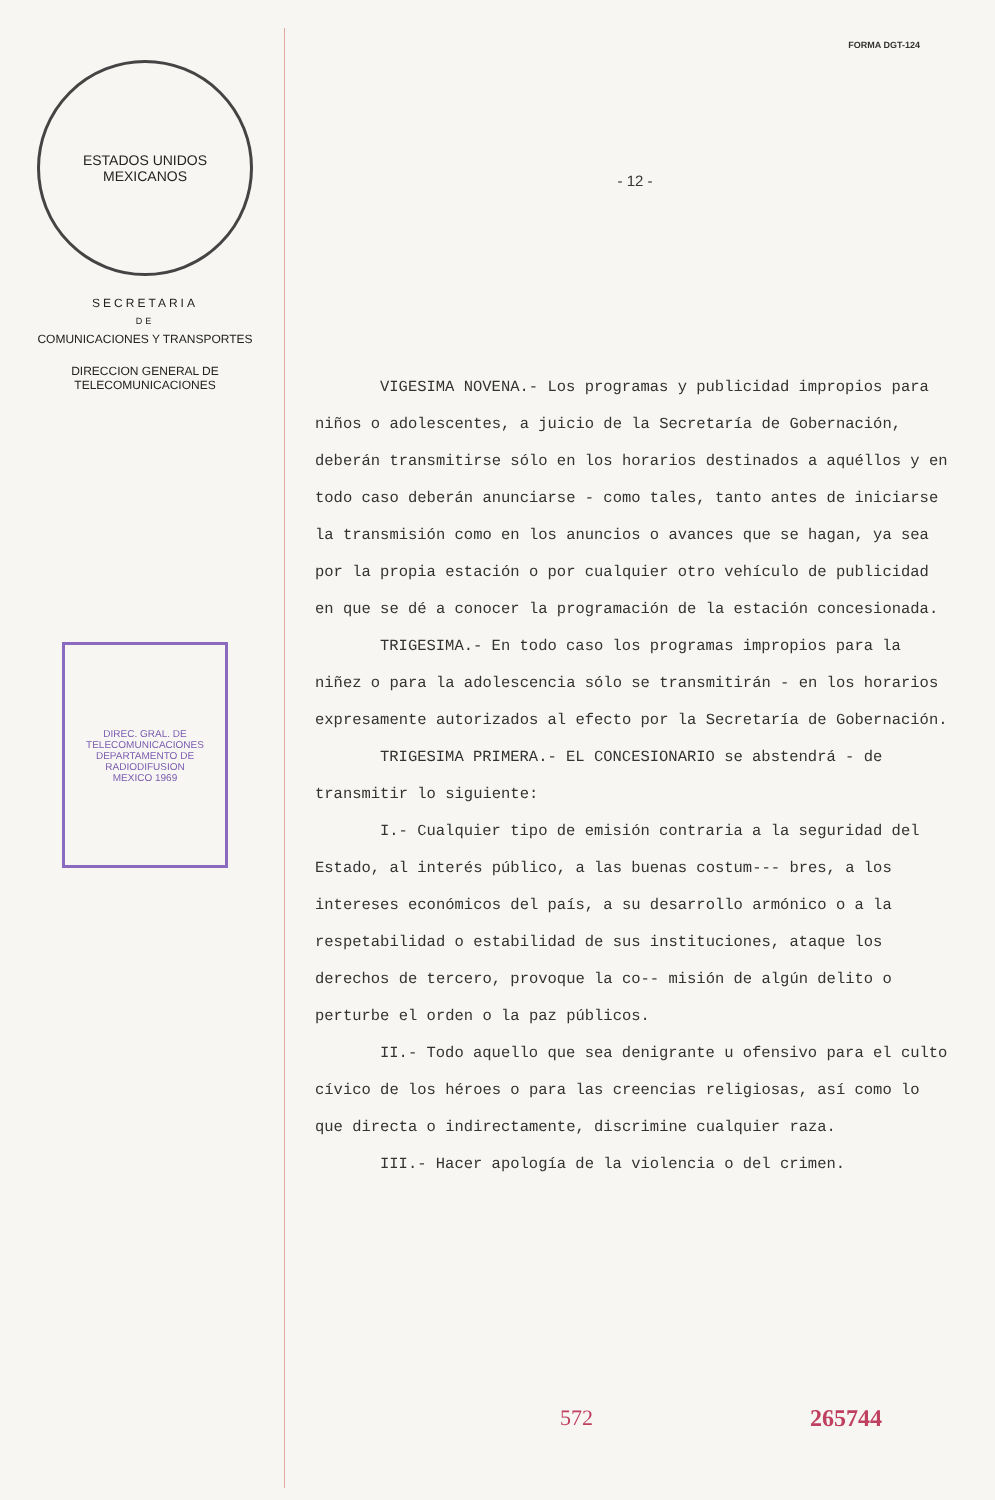ESTADOS UNIDOS MEXICANOS
SECRETARIA
DE
COMUNICACIONES Y TRANSPORTES
DIRECCION GENERAL DE
TELECOMUNICACIONES
DIREC. GRAL. DE TELECOMUNICACIONES
DEPARTAMENTO DE RADIODIFUSION
MEXICO 1969
FORMA DGT-124
- 12 -
VIGESIMA NOVENA.- Los programas y publicidad impropios para niños o adolescentes, a juicio de la Secretaría de Gobernación, deberán transmitirse sólo en los horarios destinados a aquéllos y en todo caso deberán anunciarse - como tales, tanto antes de iniciarse la transmisión como en los anuncios o avances que se hagan, ya sea por la propia estación o por cualquier otro vehículo de publicidad en que se dé a conocer la programación de la estación concesionada.
TRIGESIMA.- En todo caso los programas impropios para la niñez o para la adolescencia sólo se transmitirán - en los horarios expresamente autorizados al efecto por la Secretaría de Gobernación.
TRIGESIMA PRIMERA.- EL CONCESIONARIO se abstendrá - de transmitir lo siguiente:
I.- Cualquier tipo de emisión contraria a la seguridad del Estado, al interés público, a las buenas costum--- bres, a los intereses económicos del país, a su desarrollo armónico o a la respetabilidad o estabilidad de sus instituciones, ataque los derechos de tercero, provoque la co-- misión de algún delito o perturbe el orden o la paz públicos.
II.- Todo aquello que sea denigrante u ofensivo para el culto cívico de los héroes o para las creencias religiosas, así como lo que directa o indirectamente, discrimine cualquier raza.
III.- Hacer apología de la violencia o del crimen.
572 265744